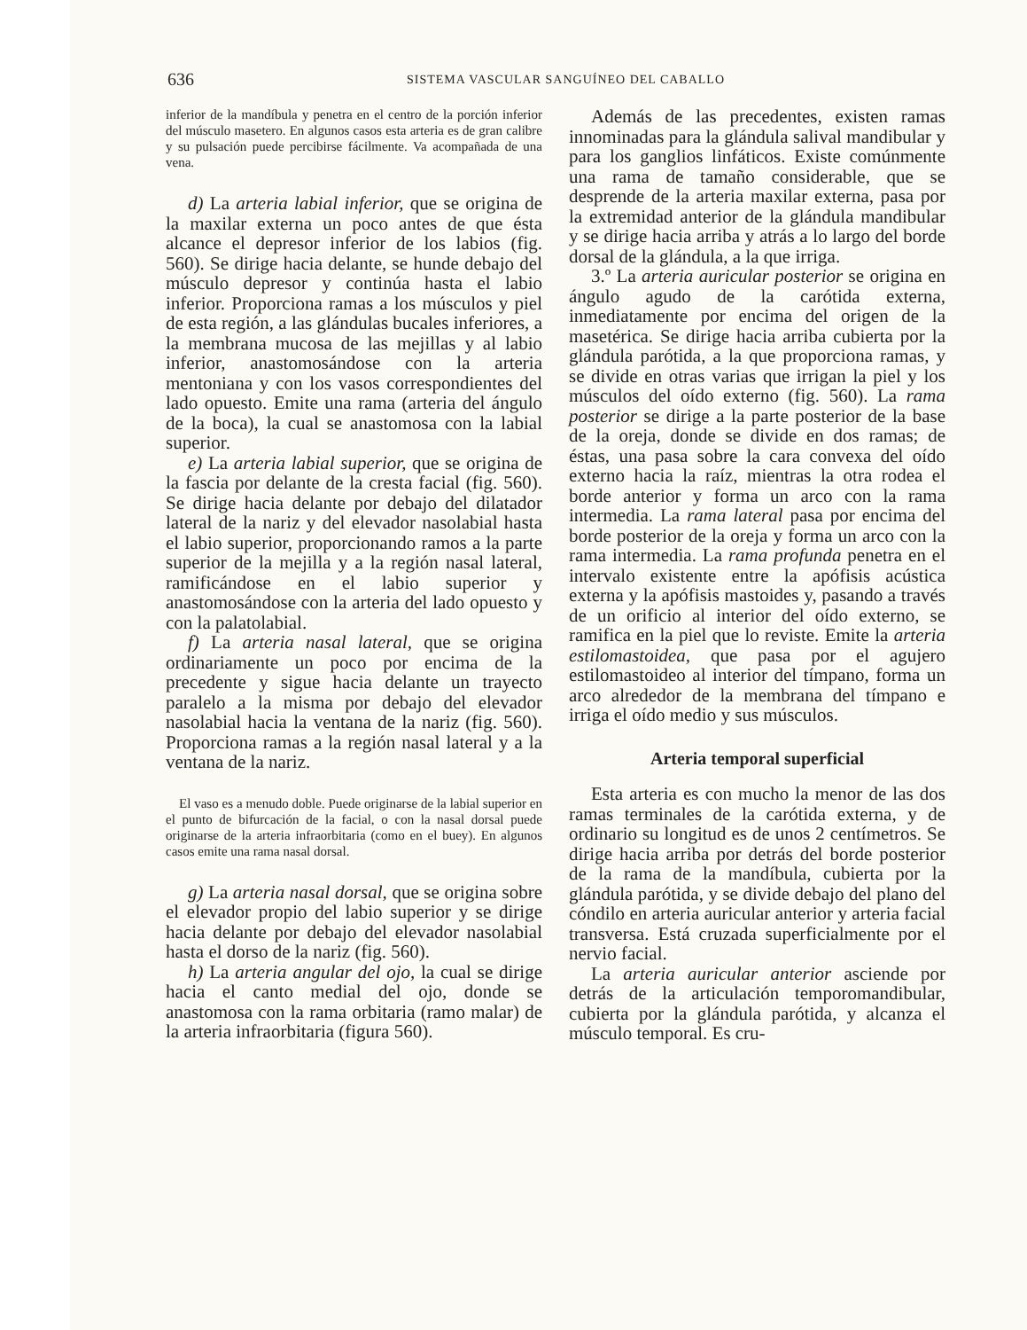636 SISTEMA VASCULAR SANGUÍNEO DEL CABALLO
inferior de la mandíbula y penetra en el centro de la porción inferior del músculo masetero. En algunos casos esta arteria es de gran calibre y su pulsación puede percibirse fácilmente. Va acompañada de una vena.
d) La arteria labial inferior, que se origina de la maxilar externa un poco antes de que ésta alcance el depresor inferior de los labios (fig. 560). Se dirige hacia delante, se hunde debajo del músculo depresor y continúa hasta el labio inferior. Proporciona ramas a los músculos y piel de esta región, a las glándulas bucales inferiores, a la membrana mucosa de las mejillas y al labio inferior, anastomosándose con la arteria mentoniana y con los vasos correspondientes del lado opuesto. Emite una rama (arteria del ángulo de la boca), la cual se anastomosa con la labial superior.
e) La arteria labial superior, que se origina de la fascia por delante de la cresta facial (fig. 560). Se dirige hacia delante por debajo del dilatador lateral de la nariz y del elevador nasolabial hasta el labio superior, proporcionando ramos a la parte superior de la mejilla y a la región nasal lateral, ramificándose en el labio superior y anastomosándose con la arteria del lado opuesto y con la palatolabial.
f) La arteria nasal lateral, que se origina ordinariamente un poco por encima de la precedente y sigue hacia delante un trayecto paralelo a la misma por debajo del elevador nasolabial hacia la ventana de la nariz (fig. 560). Proporciona ramas a la región nasal lateral y a la ventana de la nariz.
El vaso es a menudo doble. Puede originarse de la labial superior en el punto de bifurcación de la facial, o con la nasal dorsal puede originarse de la arteria infraorbitaria (como en el buey). En algunos casos emite una rama nasal dorsal.
g) La arteria nasal dorsal, que se origina sobre el elevador propio del labio superior y se dirige hacia delante por debajo del elevador nasolabial hasta el dorso de la nariz (fig. 560).
h) La arteria angular del ojo, la cual se dirige hacia el canto medial del ojo, donde se anastomosa con la rama orbitaria (ramo malar) de la arteria infraorbitaria (figura 560).
Además de las precedentes, existen ramas innominadas para la glándula salival mandibular y para los ganglios linfáticos. Existe comúnmente una rama de tamaño considerable, que se desprende de la arteria maxilar externa, pasa por la extremidad anterior de la glándula mandibular y se dirige hacia arriba y atrás a lo largo del borde dorsal de la glándula, a la que irriga.
3.º La arteria auricular posterior se origina en ángulo agudo de la carótida externa, inmediatamente por encima del origen de la masetérica. Se dirige hacia arriba cubierta por la glándula parótida, a la que proporciona ramas, y se divide en otras varias que irrigan la piel y los músculos del oído externo (fig. 560). La rama posterior se dirige a la parte posterior de la base de la oreja, donde se divide en dos ramas; de éstas, una pasa sobre la cara convexa del oído externo hacia la raíz, mientras la otra rodea el borde anterior y forma un arco con la rama intermedia. La rama lateral pasa por encima del borde posterior de la oreja y forma un arco con la rama intermedia. La rama profunda penetra en el intervalo existente entre la apófisis acústica externa y la apófisis mastoides y, pasando a través de un orificio al interior del oído externo, se ramifica en la piel que lo reviste. Emite la arteria estilomastoidea, que pasa por el agujero estilomastoideo al interior del tímpano, forma un arco alrededor de la membrana del tímpano e irriga el oído medio y sus músculos.
Arteria temporal superficial
Esta arteria es con mucho la menor de las dos ramas terminales de la carótida externa, y de ordinario su longitud es de unos 2 centímetros. Se dirige hacia arriba por detrás del borde posterior de la rama de la mandíbula, cubierta por la glándula parótida, y se divide debajo del plano del cóndilo en arteria auricular anterior y arteria facial transversa. Está cruzada superficialmente por el nervio facial.
La arteria auricular anterior asciende por detrás de la articulación temporomandibular, cubierta por la glándula parótida, y alcanza el músculo temporal. Es cru-